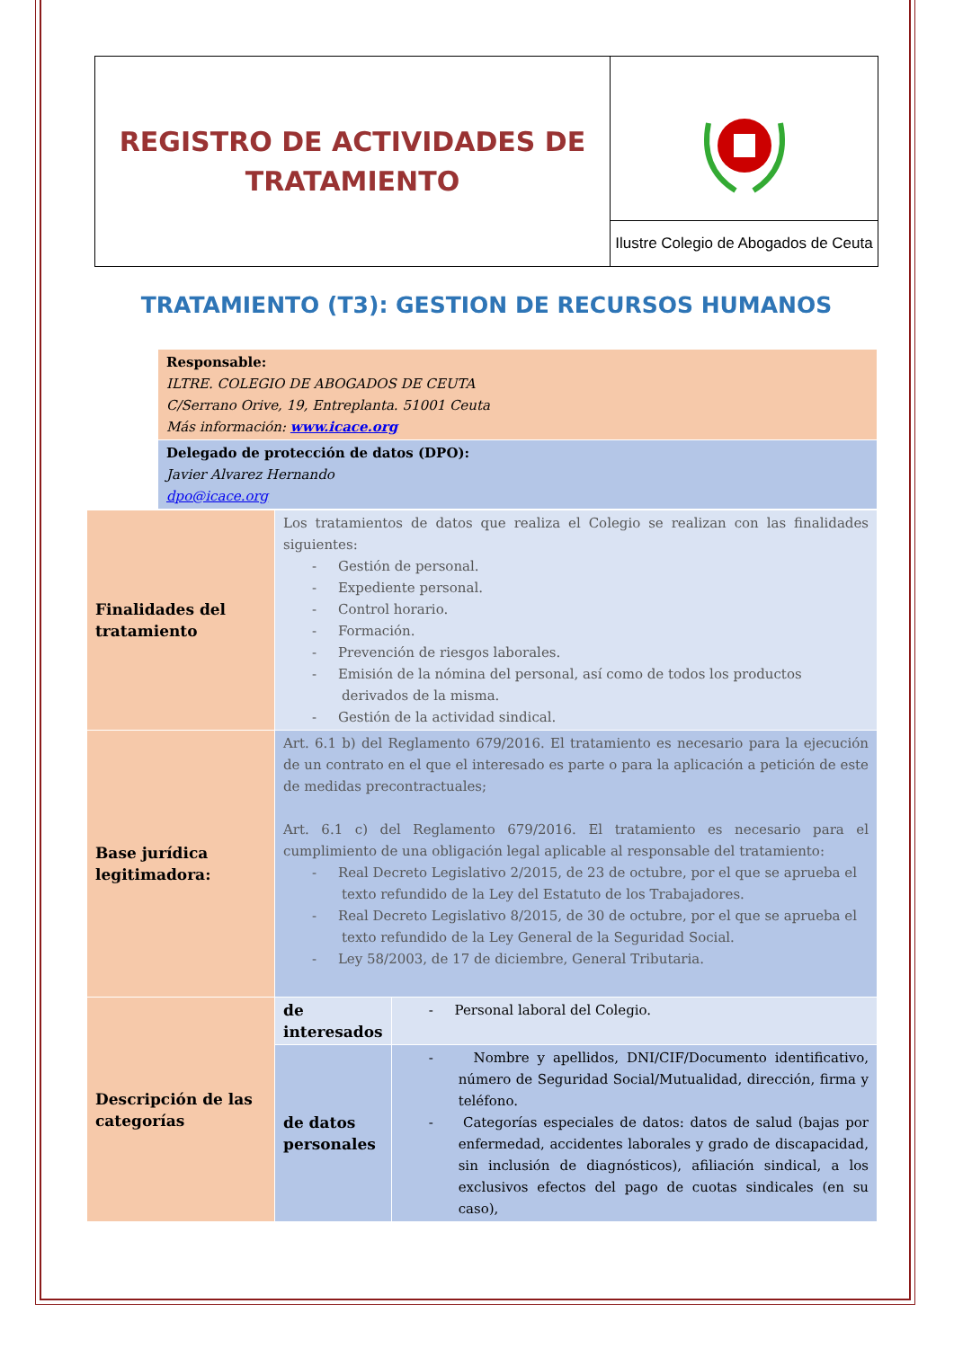| REGISTRO DE ACTIVIDADES DE TRATAMIENTO | |
| | Ilustre Colegio de Abogados de Ceuta |
TRATAMIENTO (T3): GESTION DE RECURSOS HUMANOS
| | Responsable: ILTRE. COLEGIO DE ABOGADOS DE CEUTA C/Serrano Orive, 19, Entreplanta. 51001 Ceuta Más información: www.icace.org |
| | Delegado de protección de datos (DPO): Javier Alvarez Hernando dpo@icace.org |
| Finalidades del tratamiento | Los tratamientos de datos que realiza el Colegio se realizan con las finalidades siguientes: - Gestión de personal. - Expediente personal. - Control horario. - Formación. - Prevención de riesgos laborales. - Emisión de la nómina del personal, así como de todos los productos derivados de la misma. - Gestión de la actividad sindical. | |
| Base jurídica legitimadora: | Art. 6.1 b) del Reglamento 679/2016. El tratamiento es necesario para la ejecución de un contrato en el que el interesado es parte o para la aplicación a petición de este de medidas precontractuales; Art. 6.1 c) del Reglamento 679/2016. El tratamiento es necesario para el cumplimiento de una obligación legal aplicable al responsable del tratamiento: - Real Decreto Legislativo 2/2015, de 23 de octubre, por el que se aprueba el texto refundido de la Ley del Estatuto de los Trabajadores. - Real Decreto Legislativo 8/2015, de 30 de octubre, por el que se aprueba el texto refundido de la Ley General de la Seguridad Social. - Ley 58/2003, de 17 de diciembre, General Tributaria. | |
| Descripción de las categorías | de interesados | - Personal laboral del Colegio. |
| | de datos personales | - Nombre y apellidos, DNI/CIF/Documento identificativo, número de Seguridad Social/Mutualidad, dirección, firma y teléfono. - Categorías especiales de datos: datos de salud (bajas por enfermedad, accidentes laborales y grado de discapacidad, sin inclusión de diagnósticos), afiliación sindical, a los exclusivos efectos del pago de cuotas sindicales (en su caso), |